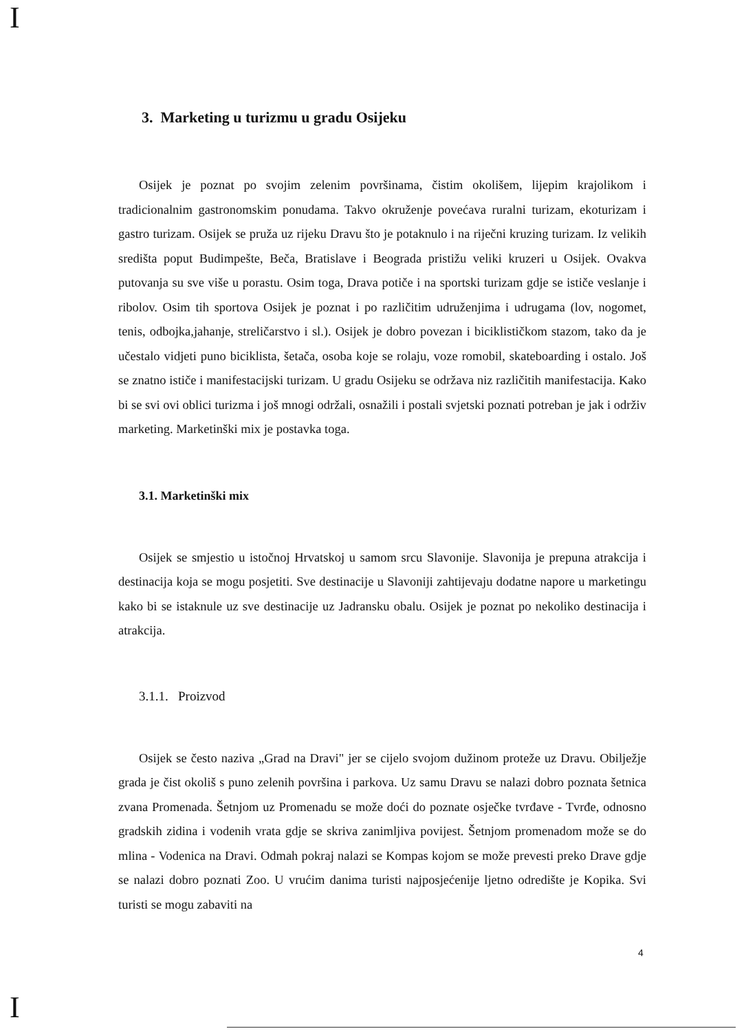I
3. Marketing u turizmu u gradu Osijeku
Osijek je poznat po svojim zelenim površinama, čistim okolišem, lijepim krajolikom i tradicionalnim gastronomskim ponudama. Takvo okruženje povećava ruralni turizam, ekoturizam i gastro turizam. Osijek se pruža uz rijeku Dravu što je potaknulo i na riječni kruzing turizam. Iz velikih središta poput Budimpešte, Beča, Bratislave i Beograda pristižu veliki kruzeri u Osijek. Ovakva putovanja su sve više u porastu. Osim toga, Drava potiče i na sportski turizam gdje se ističe veslanje i ribolov. Osim tih sportova Osijek je poznat i po različitim udruženjima i udrugama (lov, nogomet, tenis, odbojka,jahanje, streličarstvo i sl.). Osijek je dobro povezan i biciklističkom stazom, tako da je učestalo vidjeti puno biciklista, šetača, osoba koje se rolaju, voze romobil, skateboarding i ostalo. Još se znatno ističe i manifestacijski turizam. U gradu Osijeku se održava niz različitih manifestacija. Kako bi se svi ovi oblici turizma i još mnogi održali, osnažili i postali svjetski poznati potreban je jak i održiv marketing. Marketinški mix je postavka toga.
3.1. Marketinški mix
Osijek se smjestio u istočnoj Hrvatskoj u samom srcu Slavonije. Slavonija je prepuna atrakcija i destinacija koja se mogu posjetiti. Sve destinacije u Slavoniji zahtijevaju dodatne napore u marketingu kako bi se istaknule uz sve destinacije uz Jadransku obalu. Osijek je poznat po nekoliko destinacija i atrakcija.
3.1.1. Proizvod
Osijek se često naziva „Grad na Dravi" jer se cijelo svojom dužinom proteže uz Dravu. Obilježje grada je čist okoliš s puno zelenih površina i parkova. Uz samu Dravu se nalazi dobro poznata šetnica zvana Promenada. Šetnjom uz Promenadu se može doći do poznate osječke tvrđave - Tvrđe, odnosno gradskih zidina i vodenih vrata gdje se skriva zanimljiva povijest. Šetnjom promenadom može se do mlina - Vodenica na Dravi. Odmah pokraj nalazi se Kompas kojom se može prevesti preko Drave gdje se nalazi dobro poznati Zoo. U vrućim danima turisti najposjećenije ljetno odredište je Kopika. Svi turisti se mogu zabaviti na
4
I